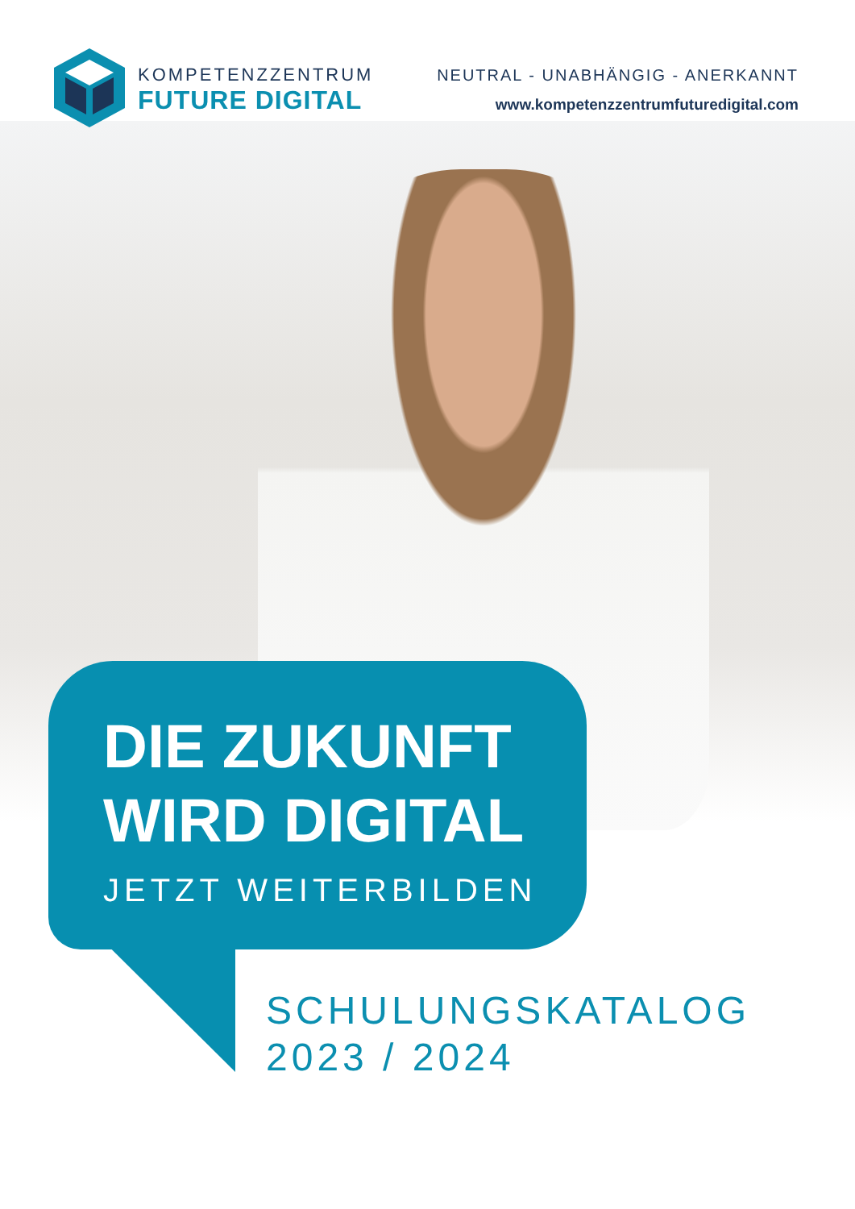KOMPETENZZENTRUM
FUTURE DIGITAL
NEUTRAL - UNABHÄNGIG - ANERKANNT
www.kompetenzzentrumfuturedigital.com
DIE ZUKUNFT
WIRD DIGITAL
JETZT WEITERBILDEN
SCHULUNGSKATALOG
2023 / 2024